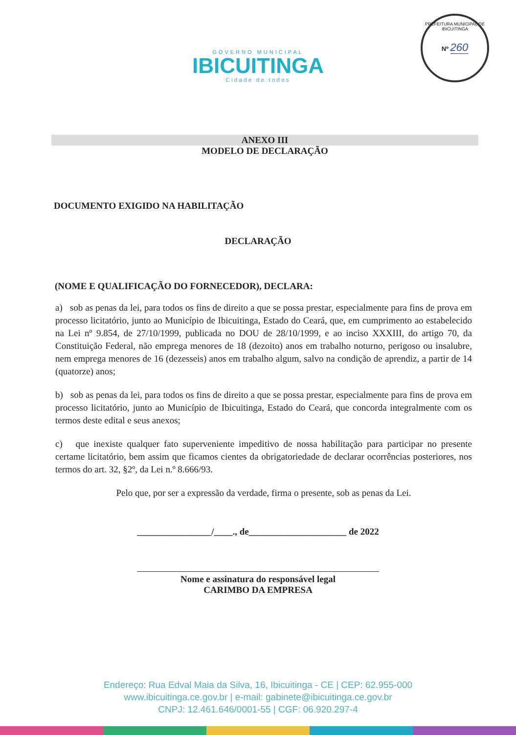GOVERNO MUNICIPAL
IBICUITINGA
Cidade de todos
PREFEITURA MUNICIPAL DE IBICUITINGA
Nº 260
ANEXO III
MODELO DE DECLARAÇÃO
DOCUMENTO EXIGIDO NA HABILITAÇÃO
DECLARAÇÃO
(NOME E QUALIFICAÇÃO DO FORNECEDOR), DECLARA:
a) sob as penas da lei, para todos os fins de direito a que se possa prestar, especialmente para fins de prova em processo licitatório, junto ao Município de Ibicuitinga, Estado do Ceará, que, em cumprimento ao estabelecido na Lei nº 9.854, de 27/10/1999, publicada no DOU de 28/10/1999, e ao inciso XXXIII, do artigo 70, da Constituição Federal, não emprega menores de 18 (dezoito) anos em trabalho noturno, perigoso ou insalubre, nem emprega menores de 16 (dezesseis) anos em trabalho algum, salvo na condição de aprendiz, a partir de 14 (quatorze) anos;
b) sob as penas da lei, para todos os fins de direito a que se possa prestar, especialmente para fins de prova em processo licitatório, junto ao Município de Ibicuitinga, Estado do Ceará, que concorda integralmente com os termos deste edital e seus anexos;
c) que inexiste qualquer fato superveniente impeditivo de nossa habilitação para participar no presente certame licitatório, bem assim que ficamos cientes da obrigatoriedade de declarar ocorrências posteriores, nos termos do art. 32, §2º, da Lei n.º 8.666/93.
Pelo que, por ser a expressão da verdade, firma o presente, sob as penas da Lei.
________________/____., de_____________________ de 2022
Nome e assinatura do responsável legal
CARIMBO DA EMPRESA
Endereço: Rua Edval Maia da Silva, 16, Ibicuitinga - CE | CEP: 62.955-000
www.ibicuitinga.ce.gov.br | e-mail: gabinete@ibicuitinga.ce.gov.br
CNPJ: 12.461.646/0001-55 | CGF: 06.920.297-4